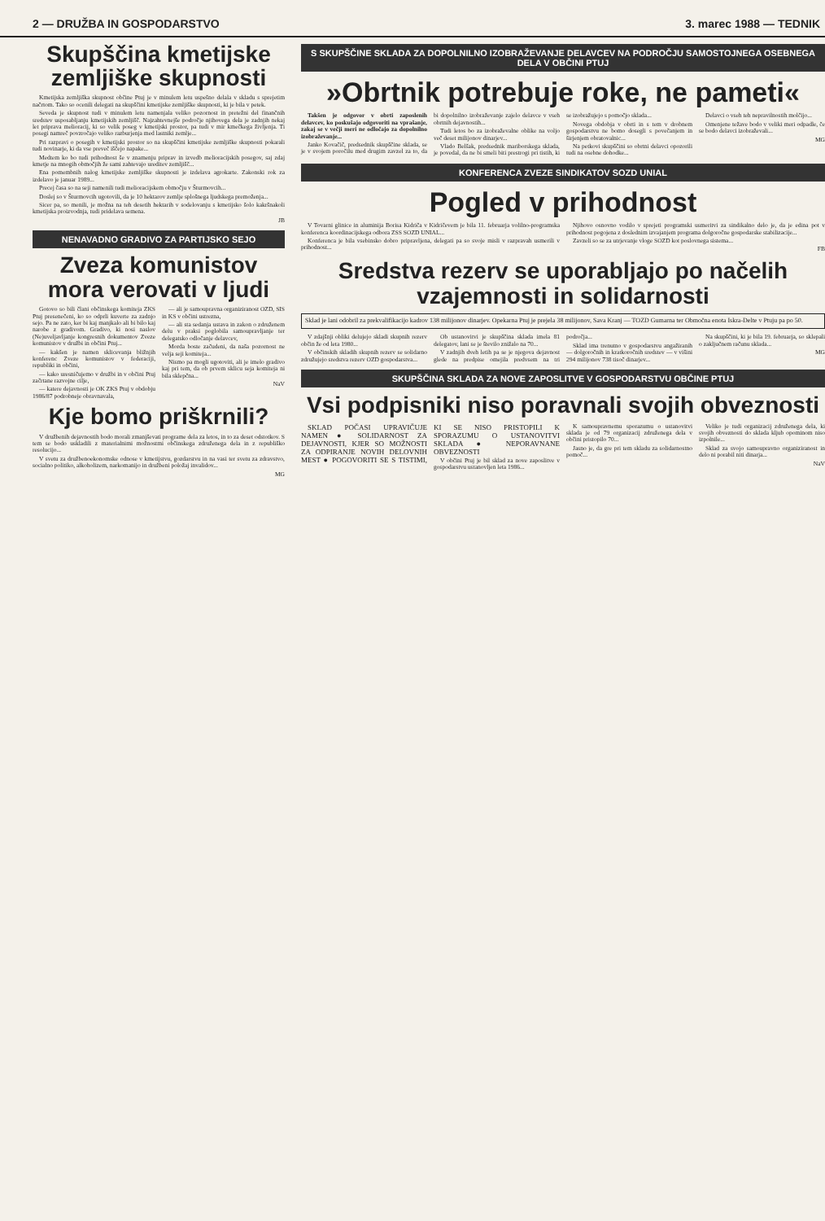2 — DRUŽBA IN GOSPODARSTVO 3. marec 1988 — TEDNIK
Skupščina kmetijske zemljiške skupnosti
Kmetijska zemljiška skupnost občine Ptuj je v minulem letu uspešno delala v skladu s sprejetim načrtom. Tako so ocenili delegati na skupščini kmetijske zemljiške skupnosti, ki je bila v petek.
Seveda je skupnost tudi v minulem letu namenjala veliko pozornost in pretežni del finančnih sredstev usposabljanju kmetijskih zemljišč. Najzahtevnejše področje njihovega dela je zadnjih nekaj let priprava melioracij, ki so velik poseg v kmetijski prostor, pa tudi v mir kmečkega življenja. Ti posegi namreč povzročajo veliko razburjenja med lastniki zemlje...
Pri razpravi o posegih v kmetijski prostor so na skupščini kmetijske zemljiške skupnosti pokarali tudi novinarje, ki da vse preveč iščejo napake...
Medtem ko bo tudi prihodnost še v znamenju priprav in izvedb melioracijskih posegov, saj zdaj kmetje na mnogih območjih že sami zahtevajo ureditev zemljišč...
Ena pomembnih nalog kmetijske zemljiške skupnosti je izdelava agrokarte. Zakonski rok za izdelavo je januar 1989...
Precej časa so na seji namenili tudi melioracijskem območju v Šturmovcih...
Doslej so v Šturmovcih ugotovili, da je 10 hektarov zemlje splošnega ljudskega premoženja...
Sicer pa, so menili, je možna na teh desetih hektarih v sodelovanju s kmetijsko šolo kakršnakoli kmetijska proizvodnja, tudi pridelava semena.
JB
NENAVADNO GRADIVO ZA PARTIJSKO SEJO
Zveza komunistov mora verovati v ljudi
Gotovo so bili člani občinskega komiteja ZKS Ptuj presenečeni, ko so odprli kuverte za zadnjo sejo. Pa ne zato, ker bi kaj manjkalo ali bi bilo kaj narobe z gradivom. Gradivo, ki nosi naslov (Ne)uveljavljanje kongresnih dokumentov Zveze komunistov v družbi in občini Ptuj...
— kakšen je namen sklicevanja bližnjih konferenc Zveze komunistov v federaciji, republiki in občini,
— kako uresničujemo v družbi in v občini Ptuj začrtane razvojne cilje,
— katere dejavnosti je OK ZKS Ptuj v obdobju 1986/87 podrobneje obravnavala,
— ali je samoupravna organiziranost OZD, SIS in KS v občini ustrezna,
— ali sta sedanja ustava in zakon o združenem delu v praksi poglobila samoupravljanje ter delegatsko odločanje delavcev,
Morda boste začudeni, da naša pozornost ne velja seji komiteja...
Nismo pa mogli ugotoviti, ali je imelo gradivo kaj pri tem, da ob prvem sklicu seja komiteja ni bila sklepčna...
NaV
Kje bomo priškrnili?
V družbenih dejavnostih bodo morali zmanjševati programe dela za letos, in to za deset odstotkov. S tem se bodo uskladili z materialnimi možnostmi občinskega združenega dela in z republiško resolucijo...
V svetu za družbenoekonomske odnose v kmetijstvu, gozdarstvu in na vasi ter svetu za zdravstvo, socialno politiko, alkoholizem, narkomanijo in družbeni položaj invalidov...
MG
S SKUPŠČINE SKLADA ZA DOPOLNILNO IZOBRAŽEVANJE DELAVCEV NA PODROČJU SAMOSTOJNEGA OSEBNEGA DELA V OBČINI PTUJ
»Obrtnik potrebuje roke, ne pameti«
Takšen je odgovor v obrti zaposlenih delavcev, ko poskušajo odgovoriti na vprašanje, zakaj se v večji meri ne odločajo za dopolnilno izobraževanje...
Janko Kovačič, predsednik skupščine sklada, se je v svojem poročilu med drugim zavzel za to, da bi dopolnilno izobraževanje zajelo delavce v vseh obrtnih dejavnostih...
Tudi letos bo za izobraževalne oblike na voljo več deset milijonov dinarjev...
Vlado Belšak, predsednik mariborskega sklada, je povedal, da ne bi smeli biti prestrogi pri tistih, ki se izobražujejo s pomočjo sklada...
Novega obdobja v obrti in s tem v drobnem gospodarstvu ne bomo dosegli s povečanjem in širjenjem obratovalnic...
Na petkovi skupščini so obrtni delavci opozorili tudi na osebne dohodke...
Delavci o vseh teh nepravilnostih molčijo...
Omenjene težave bodo v veliki meri odpadle, če se bodo delavci izobraževali...
MG
KONFERENCA ZVEZE SINDIKATOV SOZD UNIAL
Pogled v prihodnost
V Tovarni glinice in aluminija Borisa Kidriča v Kidričevem je bila 11. februarja volilno-programska konferenca koordinacijskega odbora ZSS SOZD UNIAL...
Konferenca je bila vsebinsko dobro pripravljena, delegati pa so svoje misli v razpravah usmerili v prihodnost...
Njihovo osnovno vodilo v sprejeti programski usmeritvi za sindikalno delo je, da je edina pot v prihodnost pogojena z doslednim izvajanjem programa dolgoročne gospodarske stabilizacije...
Zavzeli so se za utrjevanje vloge SOZD kot poslovnega sistema...
FB
Sredstva rezerv se uporabljajo po načelih vzajemnosti in solidarnosti
Sklad je lani odobril za prekvalifikacijo kadrov 138 milijonov dinarjev. Opekarna Ptuj je prejela 38 milijonov, Sava Kranj — TOZD Gumarna ter Območna enota Iskra-Delte v Ptuju pa po 50.
V zdajšnji obliki delujejo skladi skupnih rezerv občin že od leta 1980...
V občinskih skladih skupnih rezerv se solidarno združujejo sredstva rezerv OZD gospodarstva...
Ob ustanovitvi je skupščina sklada imela 81 delegatov, lani se je število znižalo na 70...
V zadnjih dveh letih pa se je njegova dejavnost glede na predpise omejila predvsem na tri področja...
Sklad ima trenutno v gospodarstvu angažiranih — dolgoročnih in kratkoročnih sredstev — v višini 294 milijonov 738 tisoč dinarjev...
Na skupščini, ki je bila 19. februarja, so sklepali o zaključnem računu sklada...
MG
SKUPŠČINA SKLADA ZA NOVE ZAPOSLITVE V GOSPODARSTVU OBČINE PTUJ
Vsi podpisniki niso poravnali svojih obveznosti
SKLAD POČASI UPRAVIČUJE NAMEN ● SOLIDARNOST ZA DEJAVNOSTI, KJER SO MOŽNOSTI ZA ODPIRANJE NOVIH DELOVNIH MEST ● POGOVORITI SE S TISTIMI, KI SE NISO PRISTOPILI K SPORAZUMU O USTANOVITVI SKLADA ● NEPORAVNANE OBVEZNOSTI
V občini Ptuj je bil sklad za nove zaposlitve v gospodarstvu ustanovljen leta 1986...
K samoupravnemu sporazumu o ustanovitvi sklada je od 79 organizacij združenega dela v občini pristopilo 70...
Jasno je, da gre pri tem skladu za solidarnostno pomoč...
Veliko je tudi organizacij združenega dela, ki svojih obveznosti do sklada kljub opominom niso izpolnile...
Sklad za svojo samoupravno organiziranost in delo ni porabil niti dinarja...
NaV